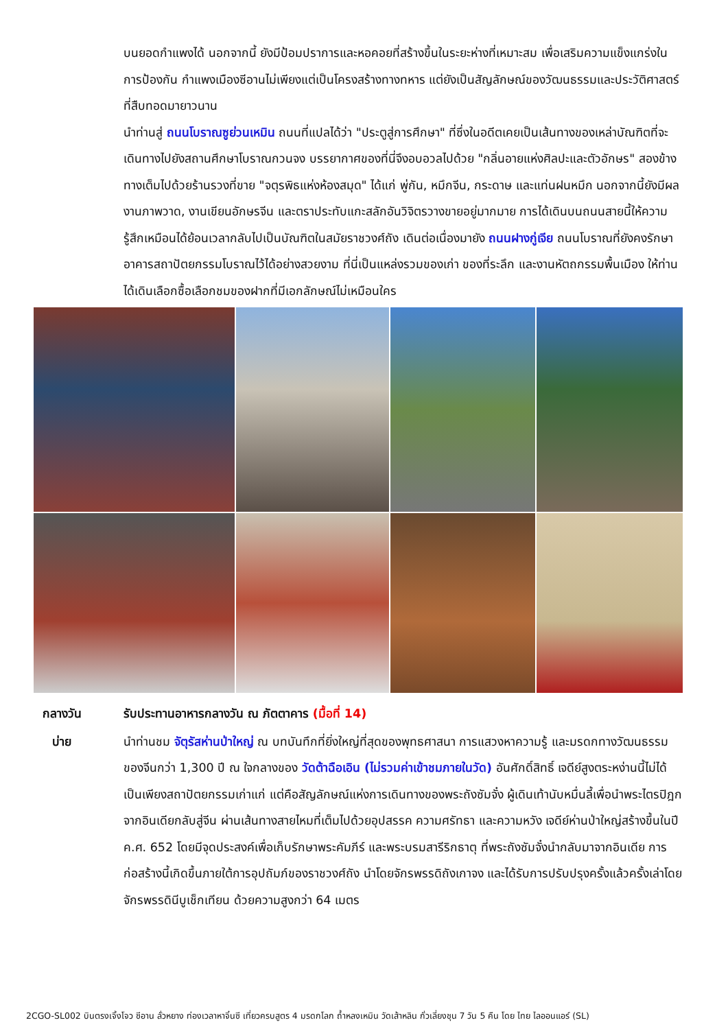บนยอดกำแพงได้ นอกจากนี้ ยังมีป้อมปราการและหอคอยที่สร้างขึ้นในระยะห่างที่เหมาะสม เพื่อเสริมความแข็งแกร่งในการป้องกัน กำแพงเมืองซีอานไม่เพียงแต่เป็นโครงสร้างทางทหาร แต่ยังเป็นสัญลักษณ์ของวัฒนธรรมและประวัติศาสตร์ที่สืบทอดมายาวนาน
นำท่านสู่ ถนนโบราณซูย่วนเหมิน ถนนที่แปลได้ว่า "ประตูสู่การศึกษา" ที่ซึ่งในอดีตเคยเป็นเส้นทางของเหล่าบัณฑิตที่จะเดินทางไปยังสถานศึกษาโบราณกวนจง บรรยากาศของที่นี่จึงอบอวลไปด้วย "กลิ่นอายแห่งศิลปะและตัวอักษร" สองข้างทางเต็มไปด้วยร้านรวงที่ขาย "จตุรพิธแห่งห้องสมุด" ได้แก่ พู่กัน, หมึกจีน, กระดาษ และแท่นฝนหมึก นอกจากนี้ยังมีผลงานภาพวาด, งานเขียนอักษรจีน และตราประทับแกะสลักอันวิจิตรวางขายอยู่มากมาย การได้เดินบนถนนสายนี้ให้ความรู้สึกเหมือนได้ย้อนเวลากลับไปเป็นบัณฑิตในสมัยราชวงศ์ถัง เดินต่อเนื่องมายัง ถนนฝางกู่เจีย ถนนโบราณที่ยังคงรักษาอาคารสถาปัตยกรรมโบราณไว้ได้อย่างสวยงาม ที่นี่เป็นแหล่งรวมของเก่า ของที่ระลึก และงานหัตถกรรมพื้นเมือง ให้ท่านได้เดินเลือกซื้อเลือกชมของฝากที่มีเอกลักษณ์ไม่เหมือนใคร
กลางวัน รับประทานอาหารกลางวัน ณ ภัตตาคาร (มื้อที่ 14)
บ่าย นำท่านชม จัตุรัสห่านป่าใหญ่ ณ บทบันทึกที่ยิ่งใหญ่ที่สุดของพุทธศาสนา การแสวงหาความรู้ และมรดกทางวัฒนธรรมของจีนกว่า 1,300 ปี ณ ใจกลางของ วัดต้าฉือเอิน (ไม่รวมค่าเข้าชมภายในวัด) อันศักดิ์สิทธิ์ เจดีย์สูงตระหง่านนี้ไม่ได้เป็นเพียงสถาปัตยกรรมเก่าแก่ แต่คือสัญลักษณ์แห่งการเดินทางของพระถังซัมจั๋ง ผู้เดินเท้านับหมื่นลี้เพื่อนำพระไตรปิฎกจากอินเดียกลับสู่จีน ผ่านเส้นทางสายไหมที่เต็มไปด้วยอุปสรรค ความศรัทธา และความหวัง เจดีย์ห่านป่าใหญ่สร้างขึ้นในปี ค.ศ. 652 โดยมีจุดประสงค์เพื่อเก็บรักษาพระคัมภีร์ และพระบรมสารีริกธาตุ ที่พระถังซัมจั๋งนำกลับมาจากอินเดีย การก่อสร้างนี้เกิดขึ้นภายใต้การอุปถัมภ์ของราชวงศ์ถัง นำโดยจักรพรรดิถังเกาจง และได้รับการปรับปรุงครั้งแล้วครั้งเล่าโดยจักรพรรดินีบูเช็กเทียน ด้วยความสูงกว่า 64 เมตร
2CGO-SL002 บินตรงเจิ้งโจว ซีอาน ลั่วหยาง ท่องเวลาหาจิ๋นซี เที่ยวครบสูตร 4 มรดกโลก ถ้ำหลงเหมิน วัดเส้าหลิน กั่วเลี่ยงชุน 7 วัน 5 คืน โดย ไทย ไลออนแอร์ (SL)